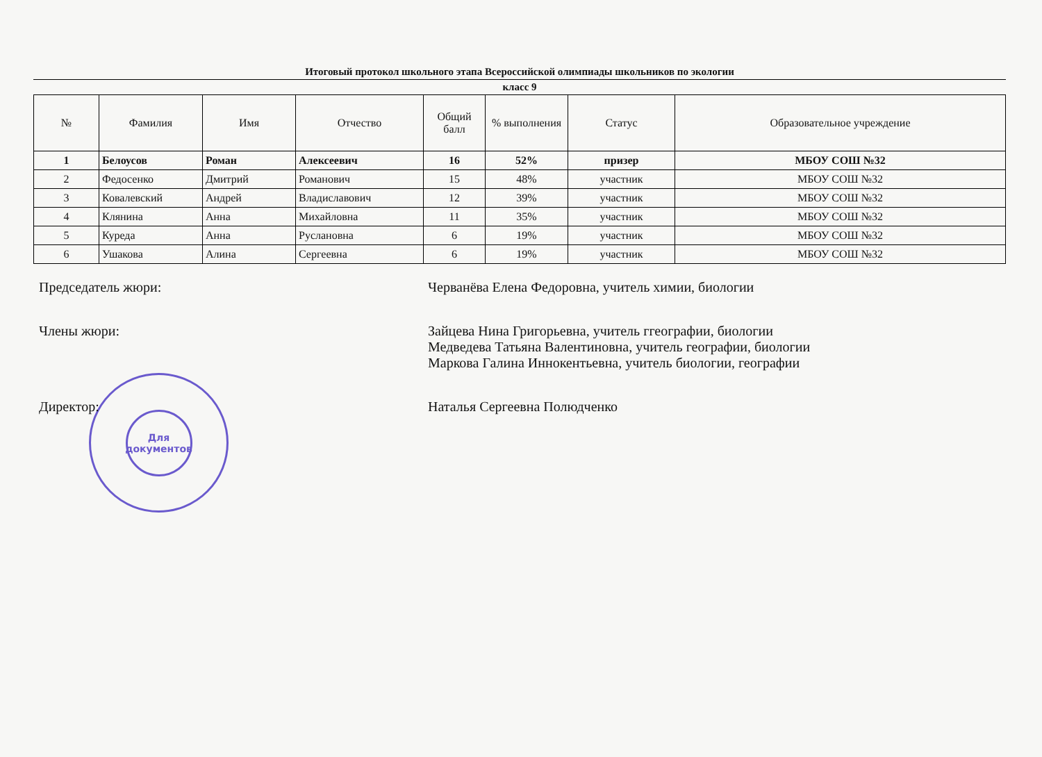Итоговый протокол школьного этапа Всероссийской олимпиады школьников по экологии
класс 9
| № | Фамилия | Имя | Отчество | Общий балл | % выполнения | Статус | Образовательное учреждение |
| --- | --- | --- | --- | --- | --- | --- | --- |
| 1 | Белоусов | Роман | Алексеевич | 16 | 52% | призер | МБОУ СОШ №32 |
| 2 | Федосенко | Дмитрий | Романович | 15 | 48% | участник | МБОУ СОШ №32 |
| 3 | Ковалевский | Андрей | Владиславович | 12 | 39% | участник | МБОУ СОШ №32 |
| 4 | Клянина | Анна | Михайловна | 11 | 35% | участник | МБОУ СОШ №32 |
| 5 | Куреда | Анна | Руслановна | 6 | 19% | участник | МБОУ СОШ №32 |
| 6 | Ушакова | Алина | Сергеевна | 6 | 19% | участник | МБОУ СОШ №32 |
Председатель жюри:
Черванёва Елена Федоровна, учитель химии, биологии
Члены жюри:
Зайцева Нина Григорьевна, учитель ггеографии, биологии
Медведева Татьяна Валентиновна, учитель географии, биологии
Маркова Галина Иннокентьевна, учитель биологии, географии
Директор:
Наталья Сергеевна Полюдченко
Для
документов